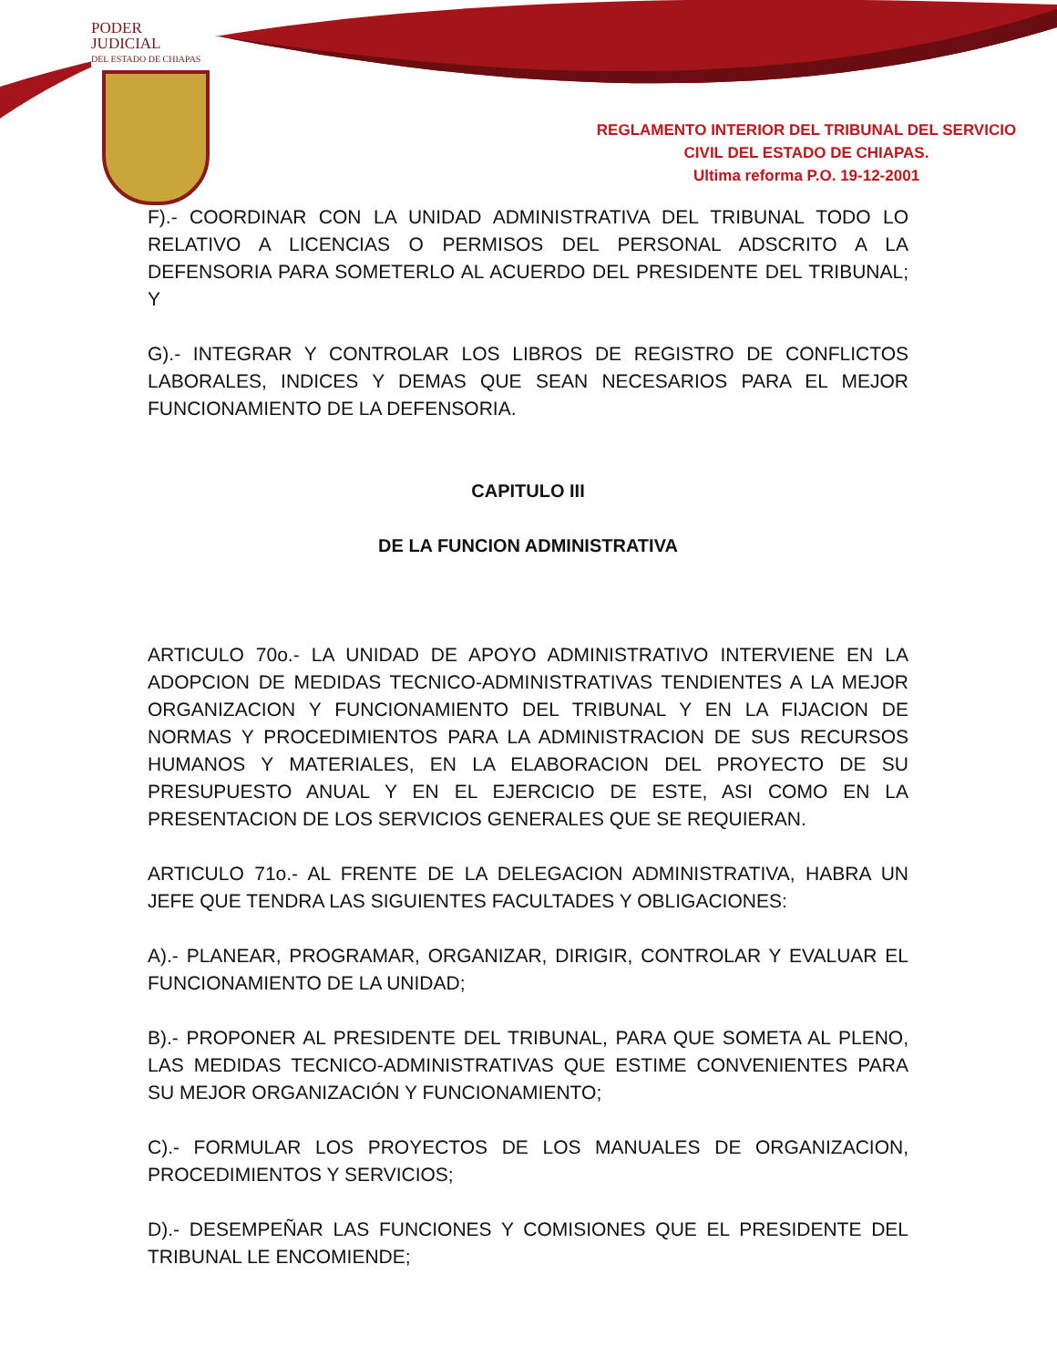PODER JUDICIAL
DEL ESTADO DE CHIAPAS
REGLAMENTO INTERIOR DEL TRIBUNAL DEL SERVICIO
CIVIL DEL ESTADO DE CHIAPAS.
Ultima reforma P.O. 19-12-2001
F).- COORDINAR CON LA UNIDAD ADMINISTRATIVA DEL TRIBUNAL TODO LO RELATIVO A LICENCIAS O PERMISOS DEL PERSONAL ADSCRITO A LA DEFENSORIA PARA SOMETERLO AL ACUERDO DEL PRESIDENTE DEL TRIBUNAL; Y
G).- INTEGRAR Y CONTROLAR LOS LIBROS DE REGISTRO DE CONFLICTOS LABORALES, INDICES Y DEMAS QUE SEAN NECESARIOS PARA EL MEJOR FUNCIONAMIENTO DE LA DEFENSORIA.
CAPITULO III
DE LA FUNCION ADMINISTRATIVA
ARTICULO 70o.- LA UNIDAD DE APOYO ADMINISTRATIVO INTERVIENE EN LA ADOPCION DE MEDIDAS TECNICO-ADMINISTRATIVAS TENDIENTES A LA MEJOR ORGANIZACION Y FUNCIONAMIENTO DEL TRIBUNAL Y EN LA FIJACION DE NORMAS Y PROCEDIMIENTOS PARA LA ADMINISTRACION DE SUS RECURSOS HUMANOS Y MATERIALES, EN LA ELABORACION DEL PROYECTO DE SU PRESUPUESTO ANUAL Y EN EL EJERCICIO DE ESTE, ASI COMO EN LA PRESENTACION DE LOS SERVICIOS GENERALES QUE SE REQUIERAN.
ARTICULO 71o.- AL FRENTE DE LA DELEGACION ADMINISTRATIVA, HABRA UN JEFE QUE TENDRA LAS SIGUIENTES FACULTADES Y OBLIGACIONES:
A).- PLANEAR, PROGRAMAR, ORGANIZAR, DIRIGIR, CONTROLAR Y EVALUAR EL FUNCIONAMIENTO DE LA UNIDAD;
B).- PROPONER AL PRESIDENTE DEL TRIBUNAL, PARA QUE SOMETA AL PLENO, LAS MEDIDAS TECNICO-ADMINISTRATIVAS QUE ESTIME CONVENIENTES PARA SU MEJOR ORGANIZACIÓN Y FUNCIONAMIENTO;
C).- FORMULAR LOS PROYECTOS DE LOS MANUALES DE ORGANIZACION, PROCEDIMIENTOS Y SERVICIOS;
D).- DESEMPEÑAR LAS FUNCIONES Y COMISIONES QUE EL PRESIDENTE DEL TRIBUNAL LE ENCOMIENDE;